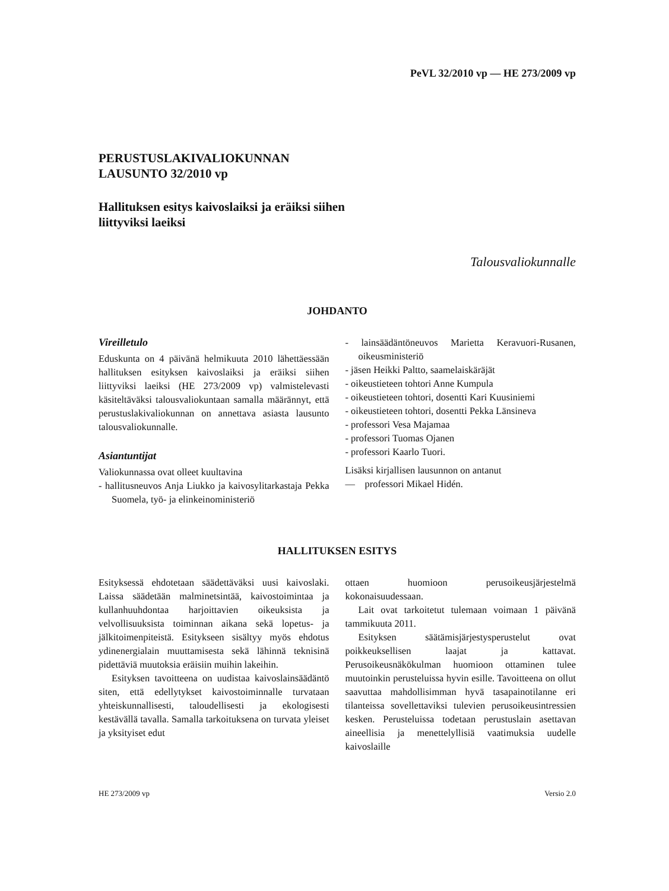PeVL 32/2010 vp — HE 273/2009 vp
PERUSTUSLAKIVALIOKUNNAN
LAUSUNTO 32/2010 vp
Hallituksen esitys kaivoslaiksi ja eräiksi siihen
liittyviksi laeiksi
Talousvaliokunnalle
JOHDANTO
Vireilletulo
Eduskunta on 4 päivänä helmikuuta 2010 lähettäessään hallituksen esityksen kaivoslaiksi ja eräiksi siihen liittyviksi laeiksi (HE 273/2009 vp) valmistelevasti käsiteltäväksi talousvaliokuntaan samalla määrännyt, että perustuslakivaliokunnan on annettava asiasta lausunto talousvaliokunnalle.
Asiantuntijat
Valiokunnassa ovat olleet kuultavina
- hallitusneuvos Anja Liukko ja kaivosylitarkastaja Pekka Suomela, työ- ja elinkeinoministeriö
- lainsäädäntöneuvos Marietta Keravuori-Rusanen, oikeusministeriö
- jäsen Heikki Paltto, saamelaiskäräjät
- oikeustieteen tohtori Anne Kumpula
- oikeustieteen tohtori, dosentti Kari Kuusiniemi
- oikeustieteen tohtori, dosentti Pekka Länsineva
- professori Vesa Majamaa
- professori Tuomas Ojanen
- professori Kaarlo Tuori.
Lisäksi kirjallisen lausunnon on antanut
— professori Mikael Hidén.
HALLITUKSEN ESITYS
Esityksessä ehdotetaan säädettäväksi uusi kaivoslaki. Laissa säädetään malminetsintää, kaivostoimintaa ja kullanhuuhdontaa harjoittavien oikeuksista ja velvollisuuksista toiminnan aikana sekä lopetus- ja jälkitoimenpiteistä. Esitykseen sisältyy myös ehdotus ydinenergialain muuttamisesta sekä lähinnä teknisinä pidettäviä muutoksia eräisiin muihin lakeihin.
Esityksen tavoitteena on uudistaa kaivoslainsäädäntö siten, että edellytykset kaivostoiminnalle turvataan yhteiskunnallisesti, taloudellisesti ja ekologisesti kestävällä tavalla. Samalla tarkoituksena on turvata yleiset ja yksityiset edut
ottaen huomioon perusoikeusjärjestelmä kokonaisuudessaan.
Lait ovat tarkoitetut tulemaan voimaan 1 päivänä tammikuuta 2011.
Esityksen säätämisjärjestysperustelut ovat poikkeuksellisen laajat ja kattavat. Perusoikeusnäkökulman huomioon ottaminen tulee muutoinkin perusteluissa hyvin esille. Tavoitteena on ollut saavuttaa mahdollisimman hyvä tasapainotilanne eri tilanteissa sovellettaviksi tulevien perusoikeusintressien kesken. Perusteluissa todetaan perustuslain asettavan aineellisia ja menettelyllisiä vaatimuksia uudelle kaivoslaille
HE 273/2009 vp Versio 2.0